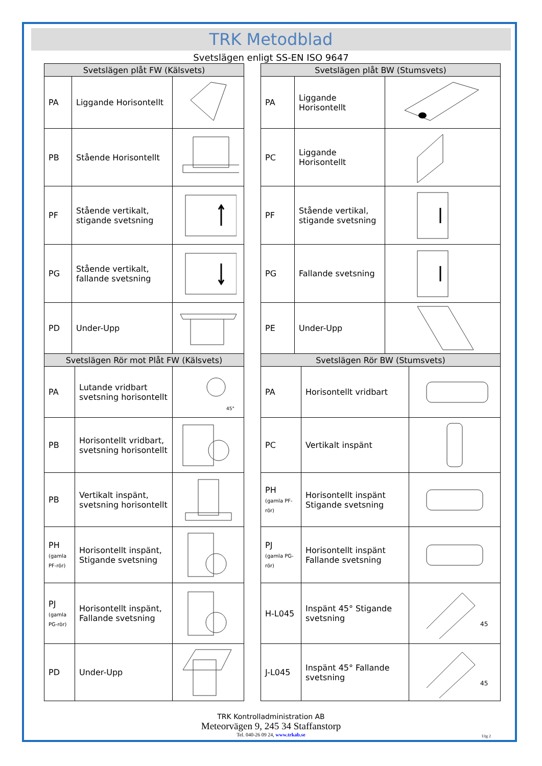TRK Metodblad
Svetslägen enligt SS-EN ISO 9647
| Svetslägen plåt FW (Kälsvets) | | |
| --- | --- | --- |
| PA | Liggande Horisontellt | |
| PB | Stående Horisontellt | |
| PF | Stående vertikalt, stigande svetsning | |
| PG | Stående vertikalt, fallande svetsning | |
| PD | Under-Upp | |
| Svetslägen Rör mot Plåt FW (Kälsvets) | | |
| --- | --- | --- |
| PA | Lutande vridbart svetsning horisontellt | 45° |
| PB | Horisontellt vridbart, svetsning horisontellt | |
| PB | Vertikalt inspänt, svetsning horisontellt | |
| PH (gamla PF-rör) | Horisontellt inspänt, Stigande svetsning | |
| PJ (gamla PG-rör) | Horisontellt inspänt, Fallande svetsning | |
| PD | Under-Upp | |
| Svetslägen plåt BW (Stumsvets) | | |
| --- | --- | --- |
| PA | Liggande Horisontellt | |
| PC | Liggande Horisontellt | |
| PF | Stående vertikal, stigande svetsning | |
| PG | Fallande svetsning | |
| PE | Under-Upp | |
| Svetslägen Rör BW (Stumsvets) | | |
| --- | --- | --- |
| PA | Horisontellt vridbart | |
| PC | Vertikalt inspänt | |
| PH (gamla PF-rör) | Horisontellt inspänt Stigande svetsning | |
| PJ (gamla PG-rör) | Horisontellt inspänt Fallande svetsning | |
| H-L045 | Inspänt 45° Stigande svetsning | 45 |
| J-L045 | Inspänt 45° Fallande svetsning | 45 |
TRK Kontrolladministration AB
Meteorvägen 9, 245 34 Staffanstorp
Tel. 040-26 09 24, www.trkab.se
Utg 2